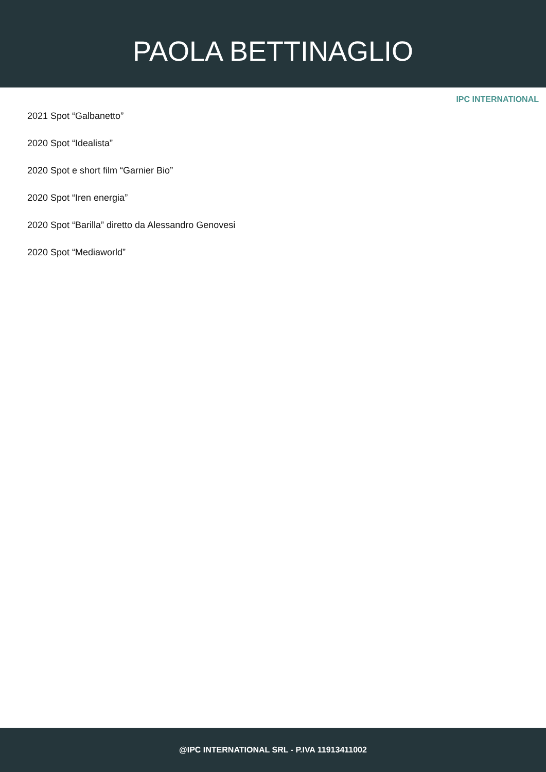PAOLA BETTINAGLIO
IPC INTERNATIONAL
2021 Spot “Galbanetto”
2020 Spot “Idealista”
2020 Spot e short film “Garnier Bio”
2020 Spot “Iren energia”
2020 Spot “Barilla” diretto da Alessandro Genovesi
2020 Spot “Mediaworld”
@IPC INTERNATIONAL SRL - P.IVA 11913411002